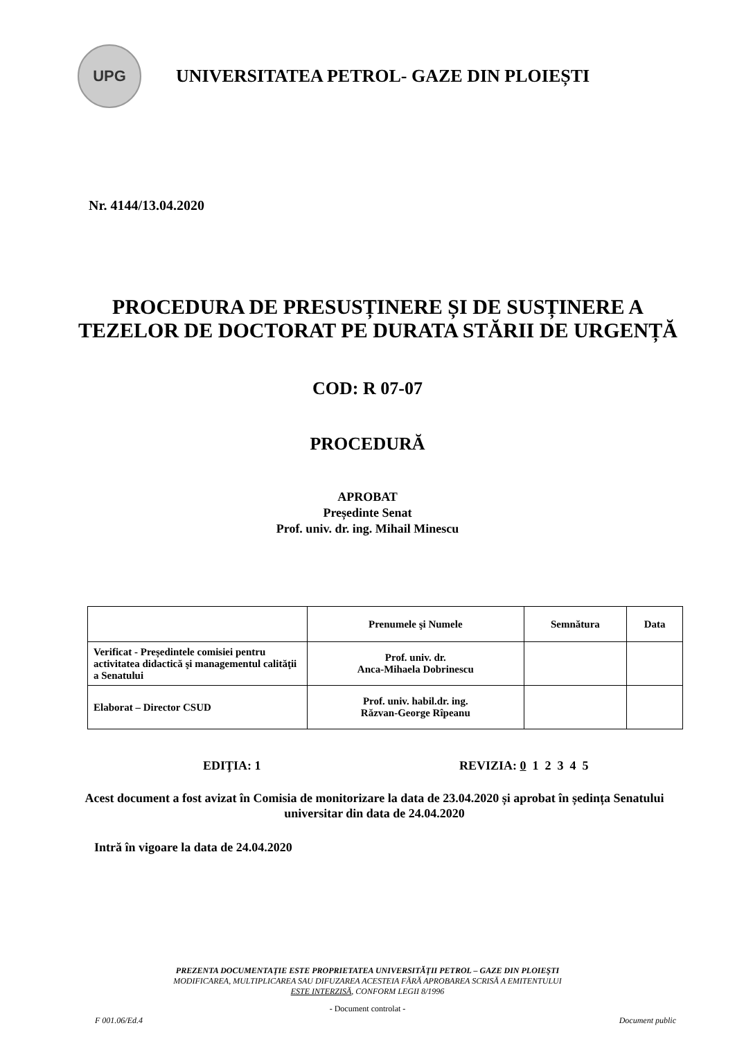UPG
UNIVERSITATEA PETROL- GAZE DIN PLOIEȘTI
Nr. 4144/13.04.2020
PROCEDURA DE PRESUSȚINERE ȘI DE SUSȚINERE A TEZELOR DE DOCTORAT PE DURATA STĂRII DE URGENȚĂ
COD: R 07-07
PROCEDURĂ
APROBAT
Președinte Senat
Prof. univ. dr. ing. Mihail Minescu
| | Prenumele şi Numele | Semnătura | Data |
| --- | --- | --- | --- |
| Verificat - Președintele comisiei pentru activitatea didactică şi managementul calităţii a Senatului | Prof. univ. dr. Anca-Mihaela Dobrinescu | | |
| Elaborat – Director CSUD | Prof. univ. habil.dr. ing. Răzvan-George Rîpeanu | | |
EDIŢIA: 1 REVIZIA: 0 1 2 3 4 5
Acest document a fost avizat în Comisia de monitorizare la data de 23.04.2020 și aprobat în ședința Senatului universitar din data de 24.04.2020
Intră în vigoare la data de 24.04.2020
PREZENTA DOCUMENTAŢIE ESTE PROPRIETATEA UNIVERSITĂŢII PETROL – GAZE DIN PLOIEŞTI
MODIFICAREA, MULTIPLICAREA SAU DIFUZAREA ACESTEIA FĂRĂ APROBAREA SCRISĂ A EMITENTULUI
ESTE INTERZISĂ, CONFORM LEGII 8/1996
- Document controlat -
F 001.06/Ed.4 Document public